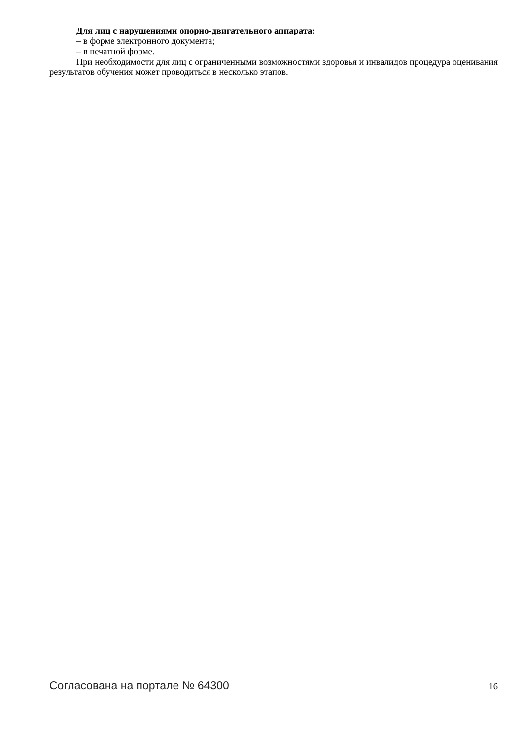Для лиц с нарушениями опорно-двигательного аппарата:
– в форме электронного документа;
– в печатной форме.
При необходимости для лиц с ограниченными возможностями здоровья и инвалидов процедура оценивания результатов обучения может проводиться в несколько этапов.
Согласована на портале № 64300 16